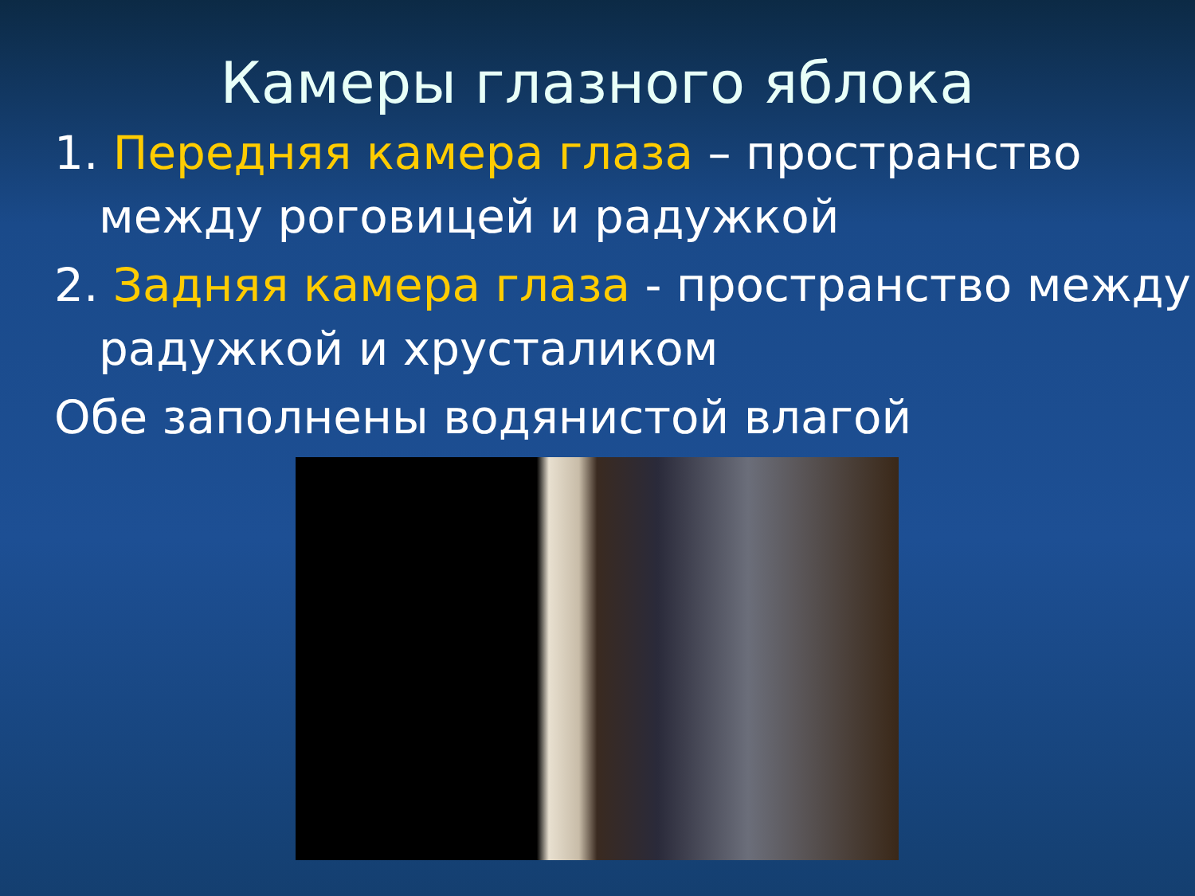Камеры глазного яблока
1. Передняя камера глаза – пространство между роговицей и радужкой
2. Задняя камера глаза - пространство между радужкой и хрусталиком
Обе заполнены водянистой влагой